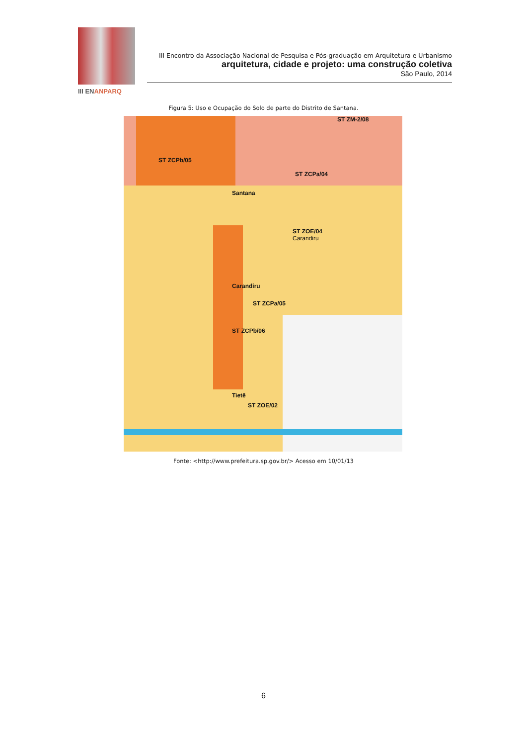III ENANPARQ
III Encontro da Associação Nacional de Pesquisa e Pós-graduação em Arquitetura e Urbanismo
arquitetura, cidade e projeto: uma construção coletiva
São Paulo, 2014
Figura 5: Uso e Ocupação do Solo de parte do Distrito de Santana.
ST ZCPb/05
ST ZCPa/04
ST ZOE/04
Carandiru
Santana
Carandiru
ST ZCPa/05
ST ZCPb/06
Tietê
ST ZOE/02
ST ZM-2/08
Fonte: <http://www.prefeitura.sp.gov.br/> Acesso em 10/01/13
6